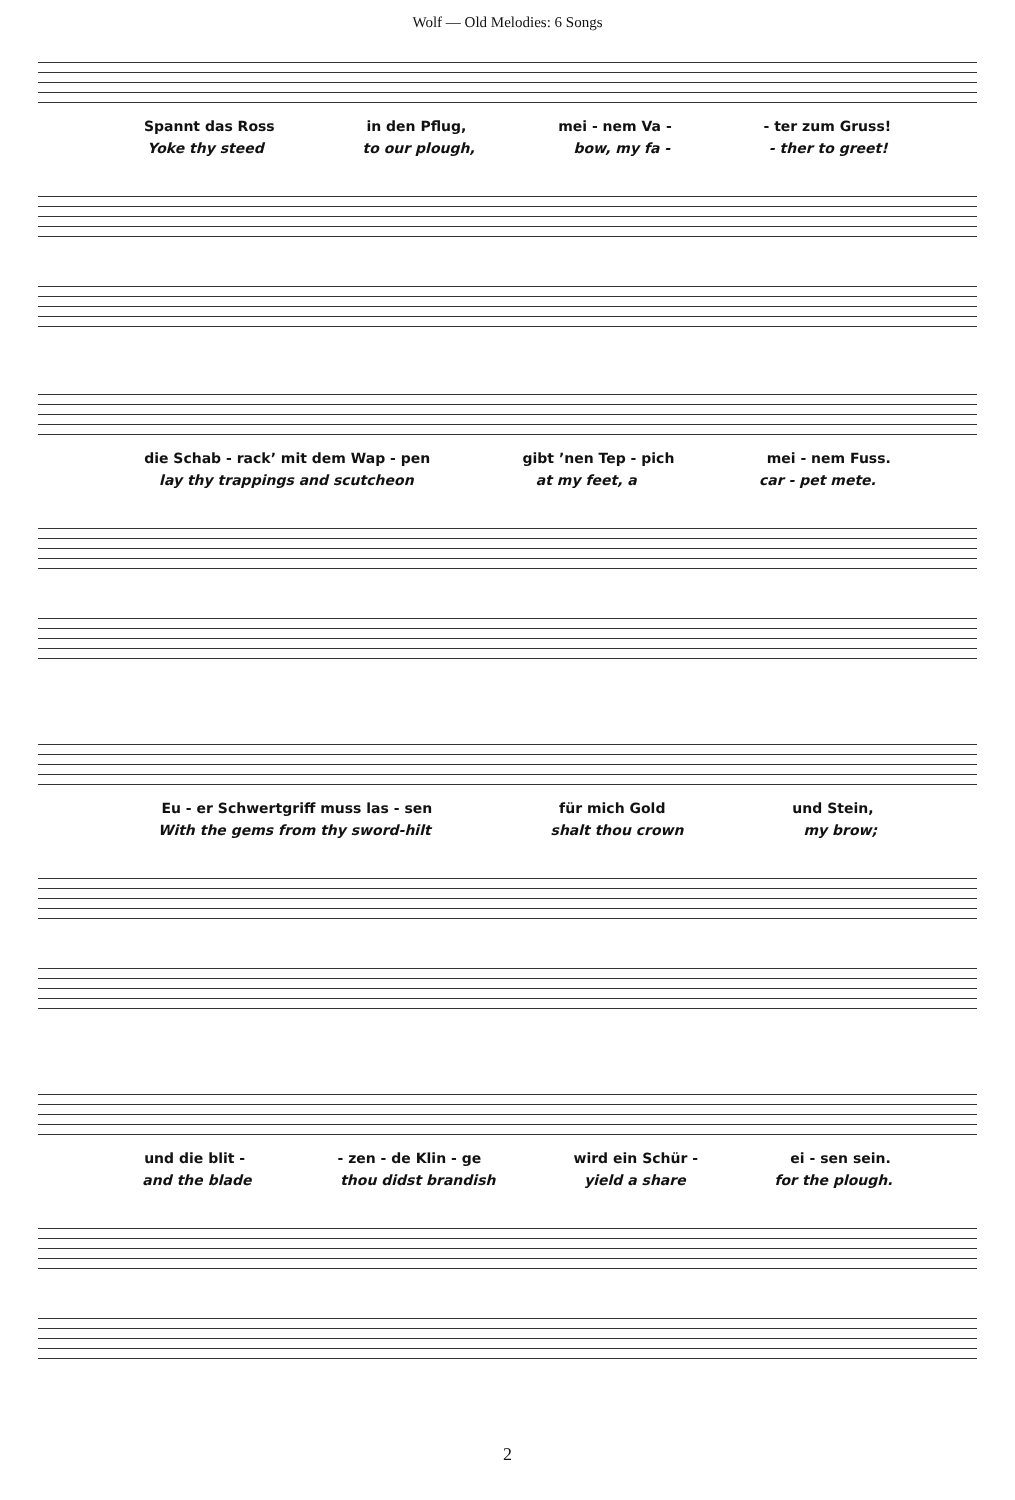Wolf — Old Melodies: 6 Songs
Spannt das Ross in den Pflug, mei - nem Va - - ter zum Gruss!
Yoke thy steed to our plough, bow, my fa - - ther to greet!
die Schab - rack’ mit dem Wap - pen gibt ’nen Tep - pich mei - nem Fuss.
lay thy trappings and scutcheon at my feet, a car - pet mete.
Eu - er Schwertgriff muss las - sen für mich Gold und Stein,
With the gems from thy sword-hilt shalt thou crown my brow;
und die blit - - zen - de Klin - ge wird ein Schür - ei - sen sein.
and the blade thou didst brandish yield a share for the plough.
2